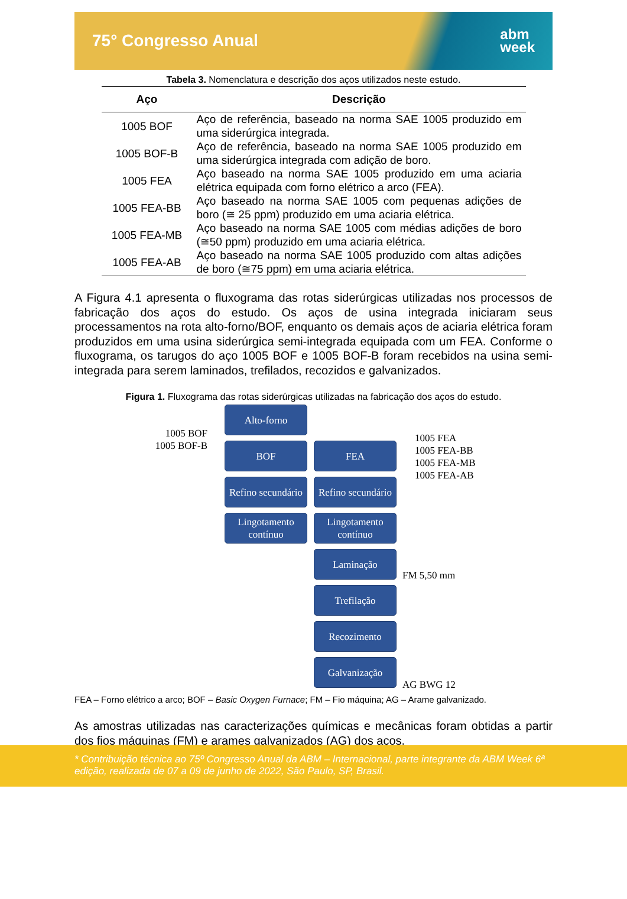75° Congresso Anual
abm
week
Tabela 3. Nomenclatura e descrição dos aços utilizados neste estudo.
| Aço | Descrição |
| --- | --- |
| 1005 BOF | Aço de referência, baseado na norma SAE 1005 produzido em uma siderúrgica integrada. |
| 1005 BOF-B | Aço de referência, baseado na norma SAE 1005 produzido em uma siderúrgica integrada com adição de boro. |
| 1005 FEA | Aço baseado na norma SAE 1005 produzido em uma aciaria elétrica equipada com forno elétrico a arco (FEA). |
| 1005 FEA-BB | Aço baseado na norma SAE 1005 com pequenas adições de boro (≅ 25 ppm) produzido em uma aciaria elétrica. |
| 1005 FEA-MB | Aço baseado na norma SAE 1005 com médias adições de boro (≅50 ppm) produzido em uma aciaria elétrica. |
| 1005 FEA-AB | Aço baseado na norma SAE 1005 produzido com altas adições de boro (≅75 ppm) em uma aciaria elétrica. |
A Figura 4.1 apresenta o fluxograma das rotas siderúrgicas utilizadas nos processos de fabricação dos aços do estudo. Os aços de usina integrada iniciaram seus processamentos na rota alto-forno/BOF, enquanto os demais aços de aciaria elétrica foram produzidos em uma usina siderúrgica semi-integrada equipada com um FEA. Conforme o fluxograma, os tarugos do aço 1005 BOF e 1005 BOF-B foram recebidos na usina semi-integrada para serem laminados, trefilados, recozidos e galvanizados.
Figura 1. Fluxograma das rotas siderúrgicas utilizadas na fabricação dos aços do estudo.
1005 BOF
1005 BOF-B
Alto-forno
BOF
Refino secundário
Lingotamento contínuo
FEA
1005 FEA
1005 FEA-BB
1005 FEA-MB
1005 FEA-AB
Refino secundário
Lingotamento contínuo
Laminação
FM 5,50 mm
Trefilação
Recozimento
Galvanização
AG BWG 12
FEA – Forno elétrico a arco; BOF – Basic Oxygen Furnace; FM – Fio máquina; AG – Arame galvanizado.
As amostras utilizadas nas caracterizações químicas e mecânicas foram obtidas a partir dos fios máquinas (FM) e arames galvanizados (AG) dos aços.
* Contribuição técnica ao 75º Congresso Anual da ABM – Internacional, parte integrante da ABM Week 6ª edição, realizada de 07 a 09 de junho de 2022, São Paulo, SP, Brasil.